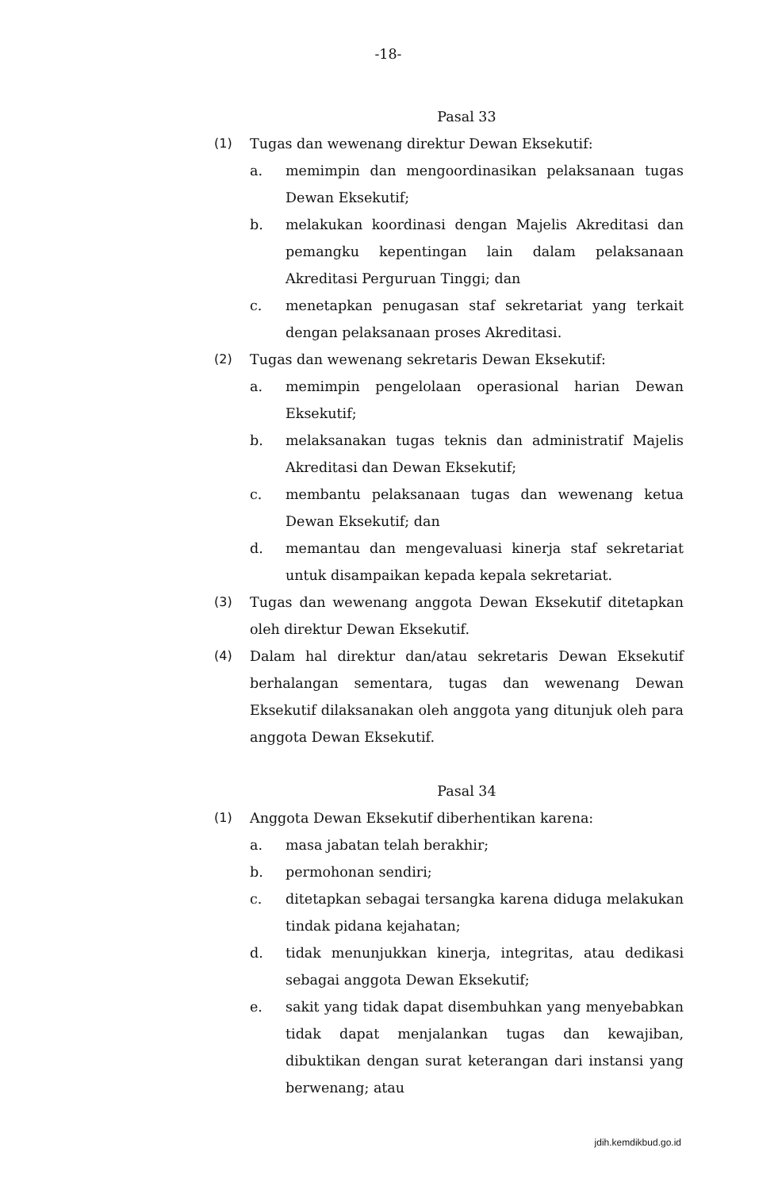-18-
Pasal 33
(1) Tugas dan wewenang direktur Dewan Eksekutif:
a. memimpin dan mengoordinasikan pelaksanaan tugas Dewan Eksekutif;
b. melakukan koordinasi dengan Majelis Akreditasi dan pemangku kepentingan lain dalam pelaksanaan Akreditasi Perguruan Tinggi; dan
c. menetapkan penugasan staf sekretariat yang terkait dengan pelaksanaan proses Akreditasi.
(2) Tugas dan wewenang sekretaris Dewan Eksekutif:
a. memimpin pengelolaan operasional harian Dewan Eksekutif;
b. melaksanakan tugas teknis dan administratif Majelis Akreditasi dan Dewan Eksekutif;
c. membantu pelaksanaan tugas dan wewenang ketua Dewan Eksekutif; dan
d. memantau dan mengevaluasi kinerja staf sekretariat untuk disampaikan kepada kepala sekretariat.
(3) Tugas dan wewenang anggota Dewan Eksekutif ditetapkan oleh direktur Dewan Eksekutif.
(4) Dalam hal direktur dan/atau sekretaris Dewan Eksekutif berhalangan sementara, tugas dan wewenang Dewan Eksekutif dilaksanakan oleh anggota yang ditunjuk oleh para anggota Dewan Eksekutif.
Pasal 34
(1) Anggota Dewan Eksekutif diberhentikan karena:
a. masa jabatan telah berakhir;
b. permohonan sendiri;
c. ditetapkan sebagai tersangka karena diduga melakukan tindak pidana kejahatan;
d. tidak menunjukkan kinerja, integritas, atau dedikasi sebagai anggota Dewan Eksekutif;
e. sakit yang tidak dapat disembuhkan yang menyebabkan tidak dapat menjalankan tugas dan kewajiban, dibuktikan dengan surat keterangan dari instansi yang berwenang; atau
jdih.kemdikbud.go.id